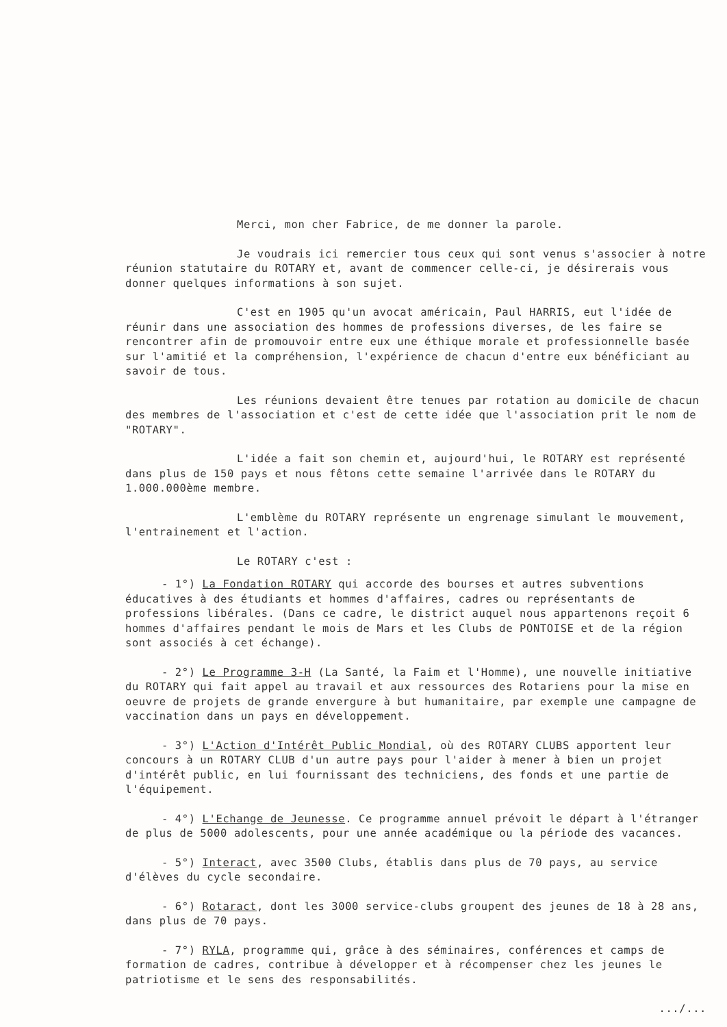Merci, mon cher Fabrice, de me donner la parole.
Je voudrais ici remercier tous ceux qui sont venus s'associer à notre réunion statutaire du ROTARY et, avant de commencer celle-ci, je désirerais vous donner quelques informations à son sujet.
C'est en 1905 qu'un avocat américain, Paul HARRIS, eut l'idée de réunir dans une association des hommes de professions diverses, de les faire se rencontrer afin de promouvoir entre eux une éthique morale et professionnelle basée sur l'amitié et la compréhension, l'expérience de chacun d'entre eux bénéficiant au savoir de tous.
Les réunions devaient être tenues par rotation au domicile de chacun des membres de l'association et c'est de cette idée que l'association prit le nom de "ROTARY".
L'idée a fait son chemin et, aujourd'hui, le ROTARY est représenté dans plus de 150 pays et nous fêtons cette semaine l'arrivée dans le ROTARY du 1.000.000ème membre.
L'emblème du ROTARY représente un engrenage simulant le mouvement, l'entrainement et l'action.
Le ROTARY c'est :
- 1°) La Fondation ROTARY qui accorde des bourses et autres subventions éducatives à des étudiants et hommes d'affaires, cadres ou représentants de professions libérales. (Dans ce cadre, le district auquel nous appartenons reçoit 6 hommes d'affaires pendant le mois de Mars et les Clubs de PONTOISE et de la région sont associés à cet échange).
- 2°) Le Programme 3-H (La Santé, la Faim et l'Homme), une nouvelle initiative du ROTARY qui fait appel au travail et aux ressources des Rotariens pour la mise en oeuvre de projets de grande envergure à but humanitaire, par exemple une campagne de vaccination dans un pays en développement.
- 3°) L'Action d'Intérêt Public Mondial, où des ROTARY CLUBS apportent leur concours à un ROTARY CLUB d'un autre pays pour l'aider à mener à bien un projet d'intérêt public, en lui fournissant des techniciens, des fonds et une partie de l'équipement.
- 4°) L'Echange de Jeunesse. Ce programme annuel prévoit le départ à l'étranger de plus de 5000 adolescents, pour une année académique ou la période des vacances.
- 5°) Interact, avec 3500 Clubs, établis dans plus de 70 pays, au service d'élèves du cycle secondaire.
- 6°) Rotaract, dont les 3000 service-clubs groupent des jeunes de 18 à 28 ans, dans plus de 70 pays.
- 7°) RYLA, programme qui, grâce à des séminaires, conférences et camps de formation de cadres, contribue à développer et à récompenser chez les jeunes le patriotisme et le sens des responsabilités.
.../...